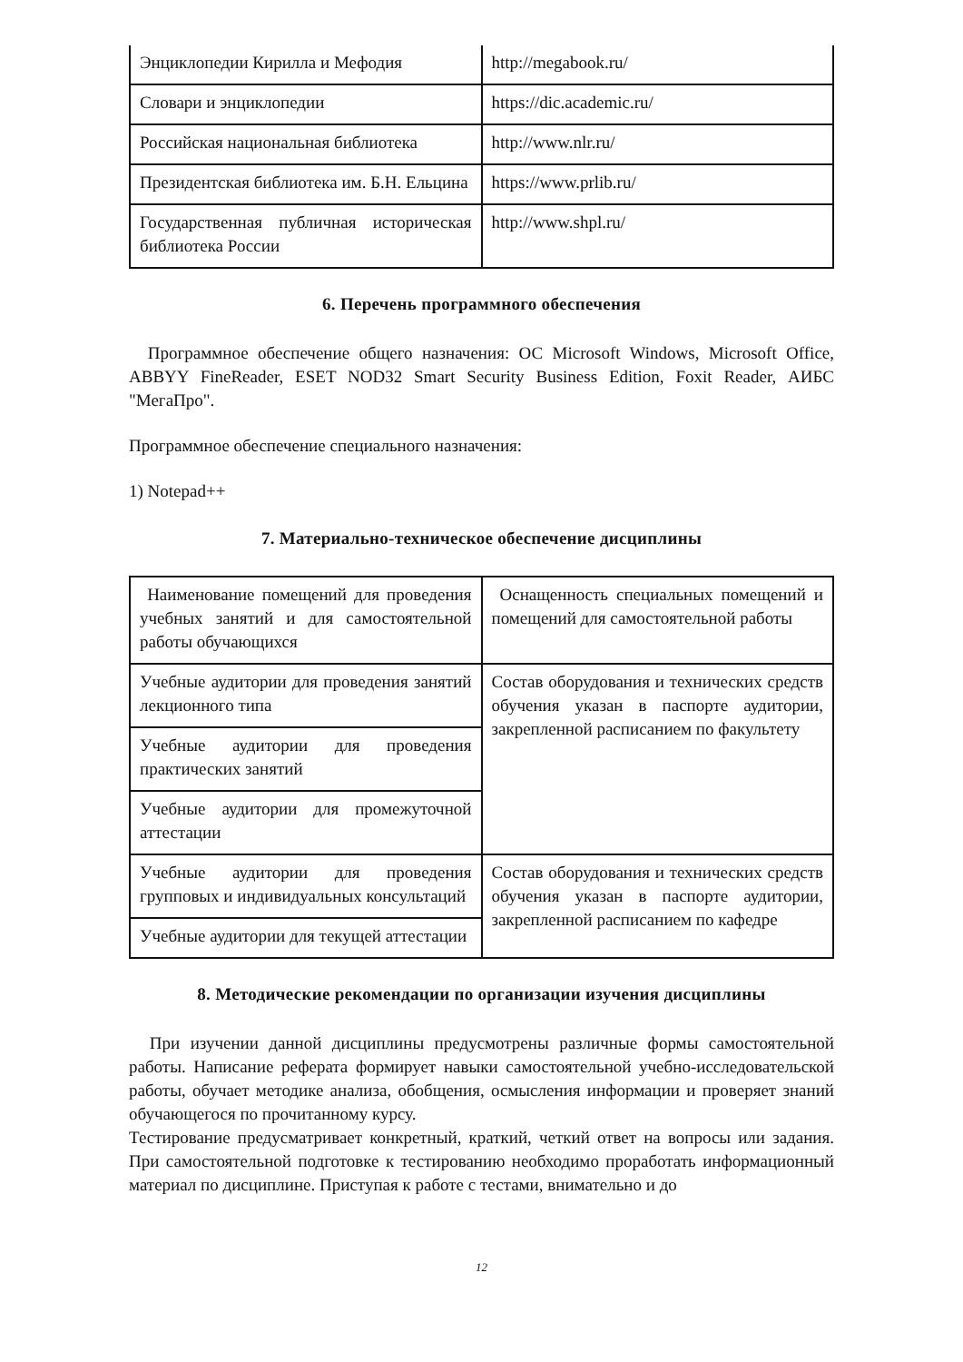| Энциклопедии Кирилла и Мефодия | http://megabook.ru/ |
| Словари и энциклопедии | https://dic.academic.ru/ |
| Российская национальная библиотека | http://www.nlr.ru/ |
| Президентская библиотека им. Б.Н. Ельцина | https://www.prlib.ru/ |
| Государственная публичная историческая библиотека России | http://www.shpl.ru/ |
6. Перечень программного обеспечения
Программное обеспечение общего назначения: ОС Microsoft Windows, Microsoft Office, ABBYY FineReader, ESET NOD32 Smart Security Business Edition, Foxit Reader, АИБС "МегаПро".
Программное обеспечение специального назначения:
1) Notepad++
7. Материально-техническое обеспечение дисциплины
| Наименование помещений для проведения учебных занятий и для самостоятельной работы обучающихся | Оснащенность специальных помещений и помещений для самостоятельной работы |
| Учебные аудитории для проведения занятий лекционного типа | Состав оборудования и технических средств обучения указан в паспорте аудитории, закрепленной расписанием по факультету |
| Учебные аудитории для проведения практических занятий | |
| Учебные аудитории для промежуточной аттестации | |
| Учебные аудитории для проведения групповых и индивидуальных консультаций | Состав оборудования и технических средств обучения указан в паспорте аудитории, закрепленной расписанием по кафедре |
| Учебные аудитории для текущей аттестации | |
8. Методические рекомендации по организации изучения дисциплины
При изучении данной дисциплины предусмотрены различные формы самостоятельной работы. Написание реферата формирует навыки самостоятельной учебно-исследовательской работы, обучает методике анализа, обобщения, осмысления информации и проверяет знаний обучающегося по прочитанному курсу.
Тестирование предусматривает конкретный, краткий, четкий ответ на вопросы или задания. При самостоятельной подготовке к тестированию необходимо проработать информационный материал по дисциплине. Приступая к работе с тестами, внимательно и до
12